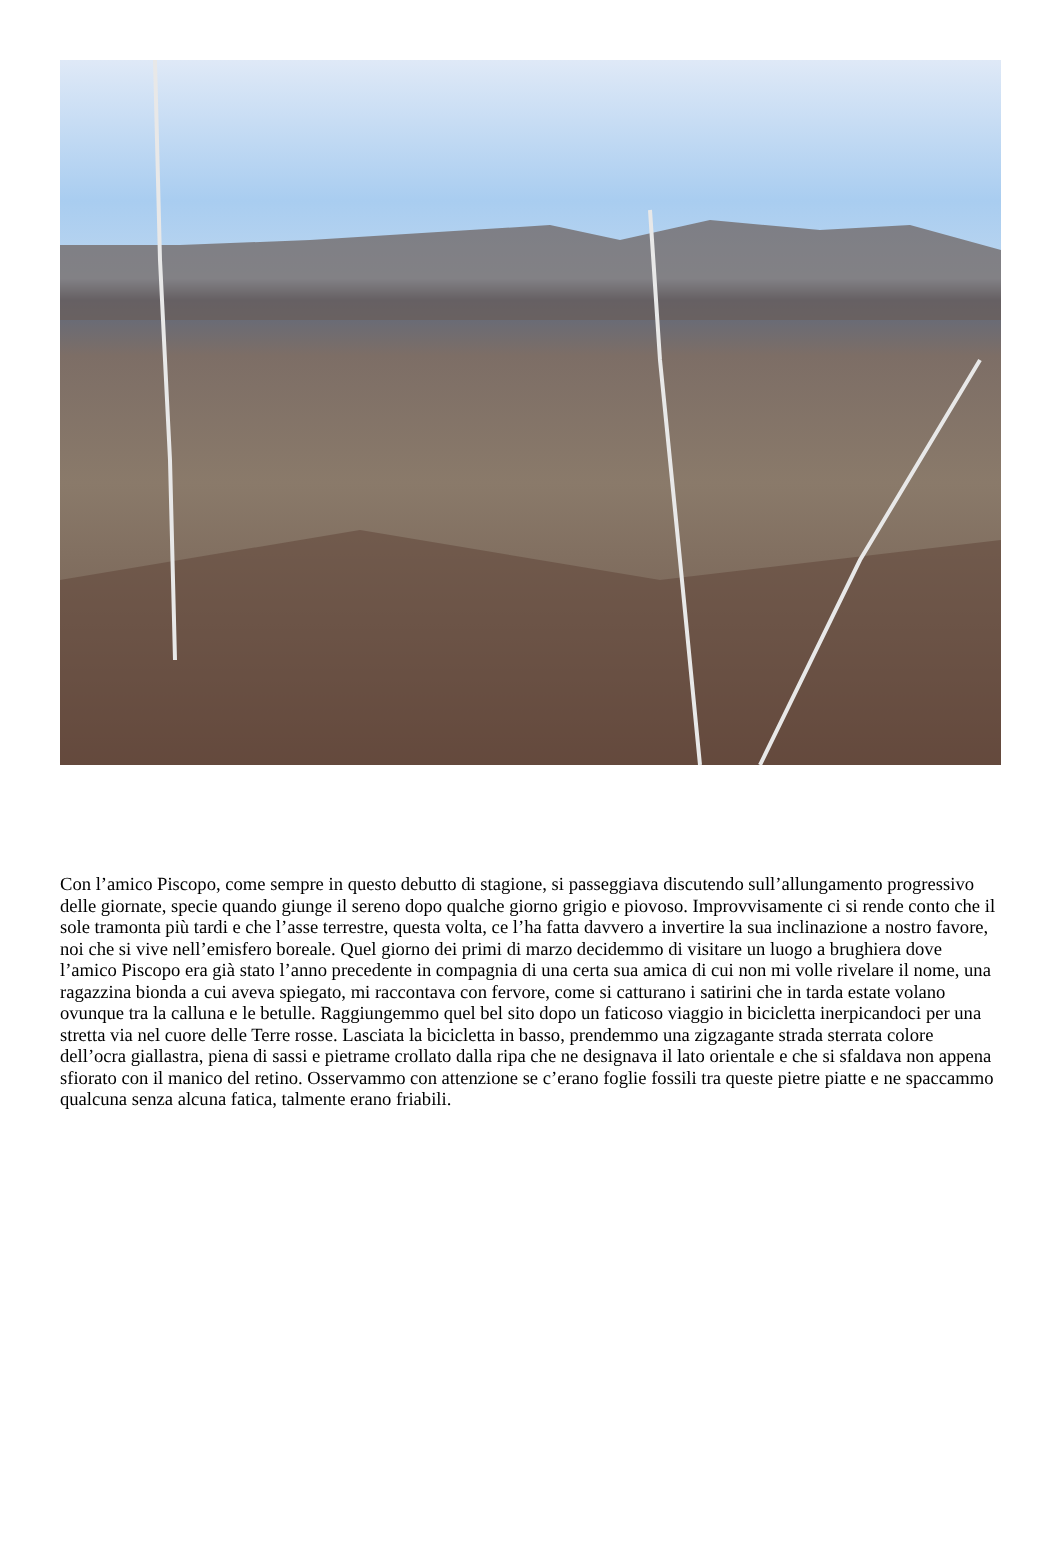Con l’amico Piscopo, come sempre in questo debutto di stagione, si passeggiava discutendo sull’allungamento progressivo delle giornate, specie quando giunge il sereno dopo qualche giorno grigio e piovoso. Improvvisamente ci si rende conto che il sole tramonta più tardi e che l’asse terrestre, questa volta, ce l’ha fatta davvero a invertire la sua inclinazione a nostro favore, noi che si vive nell’emisfero boreale. Quel giorno dei primi di marzo decidemmo di visitare un luogo a brughiera dove l’amico Piscopo era già stato l’anno precedente in compagnia di una certa sua amica di cui non mi volle rivelare il nome, una ragazzina bionda a cui aveva spiegato, mi raccontava con fervore, come si catturano i satirini che in tarda estate volano ovunque tra la calluna e le betulle. Raggiungemmo quel bel sito dopo un faticoso viaggio in bicicletta inerpicandoci per una stretta via nel cuore delle Terre rosse. Lasciata la bicicletta in basso, prendemmo una zigzagante strada sterrata colore dell’ocra giallastra, piena di sassi e pietrame crollato dalla ripa che ne designava il lato orientale e che si sfaldava non appena sfiorato con il manico del retino. Osservammo con attenzione se c’erano foglie fossili tra queste pietre piatte e ne spaccammo qualcuna senza alcuna fatica, talmente erano friabili.